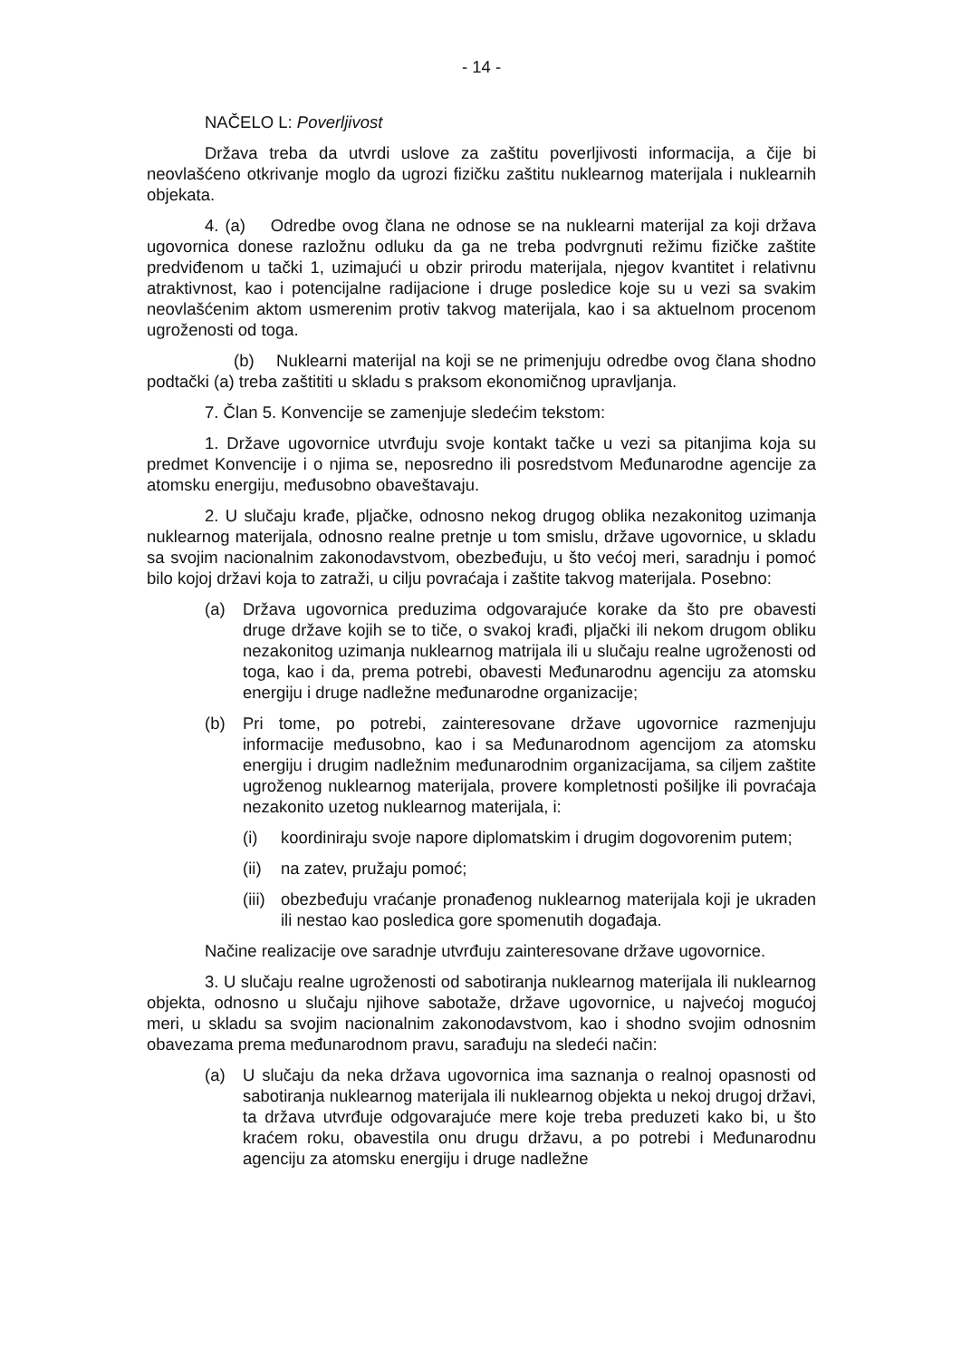- 14 -
NAČELO L: Poverljivost
Država treba da utvrdi uslove za zaštitu poverljivosti informacija, a čije bi neovlašćeno otkrivanje moglo da ugrozi fizičku zaštitu nuklearnog materijala i nuklearnih objekata.
4. (a) Odredbe ovog člana ne odnose se na nuklearni materijal za koji država ugovornica donese razložnu odluku da ga ne treba podvrgnuti režimu fizičke zaštite predviđenom u tački 1, uzimajući u obzir prirodu materijala, njegov kvantitet i relativnu atraktivnost, kao i potencijalne radijacione i druge posledice koje su u vezi sa svakim neovlašćenim aktom usmerenim protiv takvog materijala, kao i sa aktuelnom procenom ugroženosti od toga.
(b) Nuklearni materijal na koji se ne primenjuju odredbe ovog člana shodno podtački (a) treba zaštititi u skladu s praksom ekonomičnog upravljanja.
7. Član 5. Konvencije se zamenjuje sledećim tekstom:
1. Države ugovornice utvrđuju svoje kontakt tačke u vezi sa pitanjima koja su predmet Konvencije i o njima se, neposredno ili posredstvom Međunarodne agencije za atomsku energiju, međusobno obaveštavaju.
2. U slučaju krađe, pljačke, odnosno nekog drugog oblika nezakonitog uzimanja nuklearnog materijala, odnosno realne pretnje u tom smislu, države ugovornice, u skladu sa svojim nacionalnim zakonodavstvom, obezbeđuju, u što većoj meri, saradnju i pomoć bilo kojoj državi koja to zatraži, u cilju povraćaja i zaštite takvog materijala. Posebno:
(a) Država ugovornica preduzima odgovarajuće korake da što pre obavesti druge države kojih se to tiče, o svakoj krađi, pljački ili nekom drugom obliku nezakonitog uzimanja nuklearnog matrijala ili u slučaju realne ugroženosti od toga, kao i da, prema potrebi, obavesti Međunarodnu agenciju za atomsku energiju i druge nadležne međunarodne organizacije;
(b) Pri tome, po potrebi, zainteresovane države ugovornice razmenjuju informacije međusobno, kao i sa Međunarodnom agencijom za atomsku energiju i drugim nadležnim međunarodnim organizacijama, sa ciljem zaštite ugroženog nuklearnog materijala, provere kompletnosti pošiljke ili povraćaja nezakonito uzetog nuklearnog materijala, i:
(i) koordiniraju svoje napore diplomatskim i drugim dogovorenim putem;
(ii)
na zatev, pružaju pomoć;
(iii)
obezbeđuju vraćanje pronađenog nuklearnog materijala koji je ukraden ili nestao kao posledica gore spomenutih događaja.
Načine realizacije ove saradnje utvrđuju zainteresovane države ugovornice.
3. U slučaju realne ugroženosti od sabotiranja nuklearnog materijala ili nuklearnog objekta, odnosno u slučaju njihove sabotaže, države ugovornice, u najvećoj mogućoj meri, u skladu sa svojim nacionalnim zakonodavstvom, kao i shodno svojim odnosnim obavezama prema međunarodnom pravu, sarađuju na sledeći način:
(a) U slučaju da neka država ugovornica ima saznanja o realnoj opasnosti od sabotiranja nuklearnog materijala ili nuklearnog objekta u nekoj drugoj državi, ta država utvrđuje odgovarajuće mere koje treba preduzeti kako bi, u što kraćem roku, obavestila onu drugu državu, a po potrebi i Međunarodnu agenciju za atomsku energiju i druge nadležne